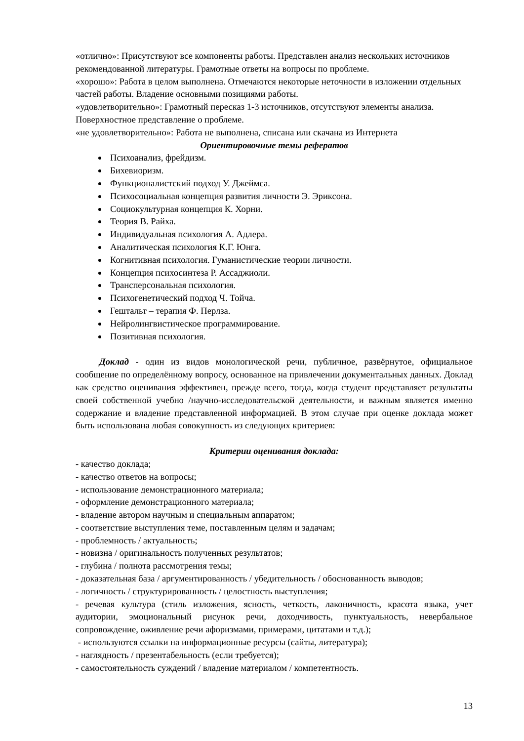«отлично»: Присутствуют все компоненты работы. Представлен анализ нескольких источников
рекомендованной литературы. Грамотные ответы на вопросы по проблеме.
«хорошо»: Работа в целом выполнена. Отмечаются некоторые неточности в изложении отдельных частей работы. Владение основными позициями работы.
«удовлетворительно»: Грамотный пересказ 1-3 источников, отсутствуют элементы анализа. Поверхностное представление о проблеме.
«не удовлетворительно»: Работа не выполнена, списана или скачана из Интернета
Ориентировочные темы рефератов
Психоанализ, фрейдизм.
Бихевиоризм.
Функционалистский подход У. Джеймса.
Психосоциальная концепция развития личности Э. Эриксона.
Социокультурная концепция К. Хорни.
Теория В. Райха.
Индивидуальная психология А. Адлера.
Аналитическая психология К.Г. Юнга.
Когнитивная психология. Гуманистические теории личности.
Концепция психосинтеза Р. Ассаджиоли.
Трансперсональная психология.
Психогенетический подход Ч. Тойча.
Гештальт – терапия Ф. Перлза.
Нейролингвистическое программирование.
Позитивная психология.
Доклад - один из видов монологической речи, публичное, развёрнутое, официальное сообщение по определённому вопросу, основанное на привлечении документальных данных. Доклад как средство оценивания эффективен, прежде всего, тогда, когда студент представляет результаты своей собственной учебно /научно-исследовательской деятельности, и важным является именно содержание и владение представленной информацией. В этом случае при оценке доклада может быть использована любая совокупность из следующих критериев:
Критерии оценивания доклада:
- качество доклада;
- качество ответов на вопросы;
- использование демонстрационного материала;
- оформление демонстрационного материала;
- владение автором научным и специальным аппаратом;
- соответствие выступления теме, поставленным целям и задачам;
- проблемность / актуальность;
- новизна / оригинальность полученных результатов;
- глубина / полнота рассмотрения темы;
- доказательная база / аргументированность / убедительность / обоснованность выводов;
- логичность / структурированность / целостность выступления;
- речевая культура (стиль изложения, ясность, четкость, лаконичность, красота языка, учет аудитории, эмоциональный рисунок речи, доходчивость, пунктуальность, невербальное сопровождение, оживление речи афоризмами, примерами, цитатами и т.д.);
- используются ссылки на информационные ресурсы (сайты, литература);
- наглядность / презентабельность (если требуется);
- самостоятельность суждений / владение материалом / компетентность.
13